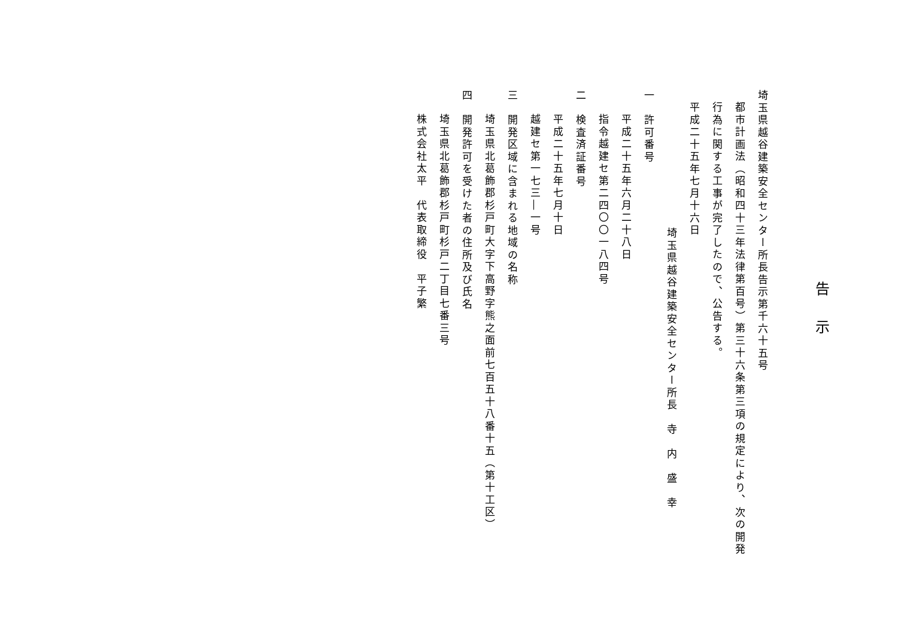告示
埼玉県越谷建築安全センター所長告示第千六十五号
都市計画法（昭和四十三年法律第百号）第三十六条第三項の規定により、次の開発行為に関する工事が完了したので、公告する。
平成二十五年七月十六日
埼玉県越谷建築安全センター所長　寺　内　盛　幸
一　許可番号
平成二十五年六月二十八日
指令越建セ第二四〇〇一八四号
二　検査済証番号
平成二十五年七月十日
越建セ第一七三―一号
三　開発区域に含まれる地域の名称
埼玉県北葛飾郡杉戸町大字下高野字熊之面前七百五十八番十五（第十工区）
四　開発許可を受けた者の住所及び氏名
埼玉県北葛飾郡杉戸町杉戸二丁目七番三号
株式会社太平　代表取締役　平子繁